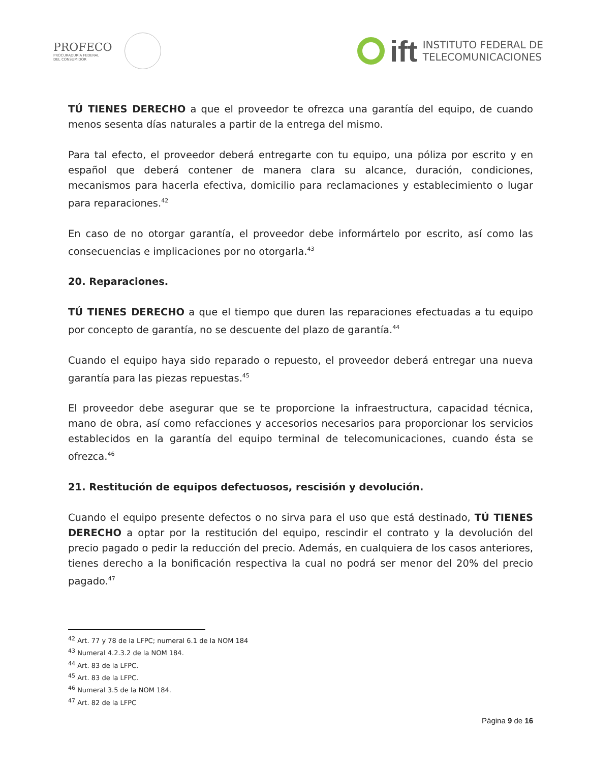PROFECO
PROCURADURÍA FEDERAL
DEL CONSUMIDOR
ift INSTITUTO FEDERAL DE
TELECOMUNICACIONES
TÚ TIENES DERECHO a que el proveedor te ofrezca una garantía del equipo, de cuando menos sesenta días naturales a partir de la entrega del mismo.
Para tal efecto, el proveedor deberá entregarte con tu equipo, una póliza por escrito y en español que deberá contener de manera clara su alcance, duración, condiciones, mecanismos para hacerla efectiva, domicilio para reclamaciones y establecimiento o lugar para reparaciones.<sup>42</sup>
En caso de no otorgar garantía, el proveedor debe informártelo por escrito, así como las consecuencias e implicaciones por no otorgarla.<sup>43</sup>
20. Reparaciones.
TÚ TIENES DERECHO a que el tiempo que duren las reparaciones efectuadas a tu equipo por concepto de garantía, no se descuente del plazo de garantía.<sup>44</sup>
Cuando el equipo haya sido reparado o repuesto, el proveedor deberá entregar una nueva garantía para las piezas repuestas.<sup>45</sup>
El proveedor debe asegurar que se te proporcione la infraestructura, capacidad técnica, mano de obra, así como refacciones y accesorios necesarios para proporcionar los servicios establecidos en la garantía del equipo terminal de telecomunicaciones, cuando ésta se ofrezca.<sup>46</sup>
21. Restitución de equipos defectuosos, rescisión y devolución.
Cuando el equipo presente defectos o no sirva para el uso que está destinado, TÚ TIENES DERECHO a optar por la restitución del equipo, rescindir el contrato y la devolución del precio pagado o pedir la reducción del precio. Además, en cualquiera de los casos anteriores, tienes derecho a la bonificación respectiva la cual no podrá ser menor del 20% del precio pagado.<sup>47</sup>
<sup>42</sup> Art. 77 y 78 de la LFPC; numeral 6.1 de la NOM 184
<sup>43</sup> Numeral 4.2.3.2 de la NOM 184.
<sup>44</sup> Art. 83 de la LFPC.
<sup>45</sup> Art. 83 de la LFPC.
<sup>46</sup> Numeral 3.5 de la NOM 184.
<sup>47</sup> Art. 82 de la LFPC
Página 9 de 16